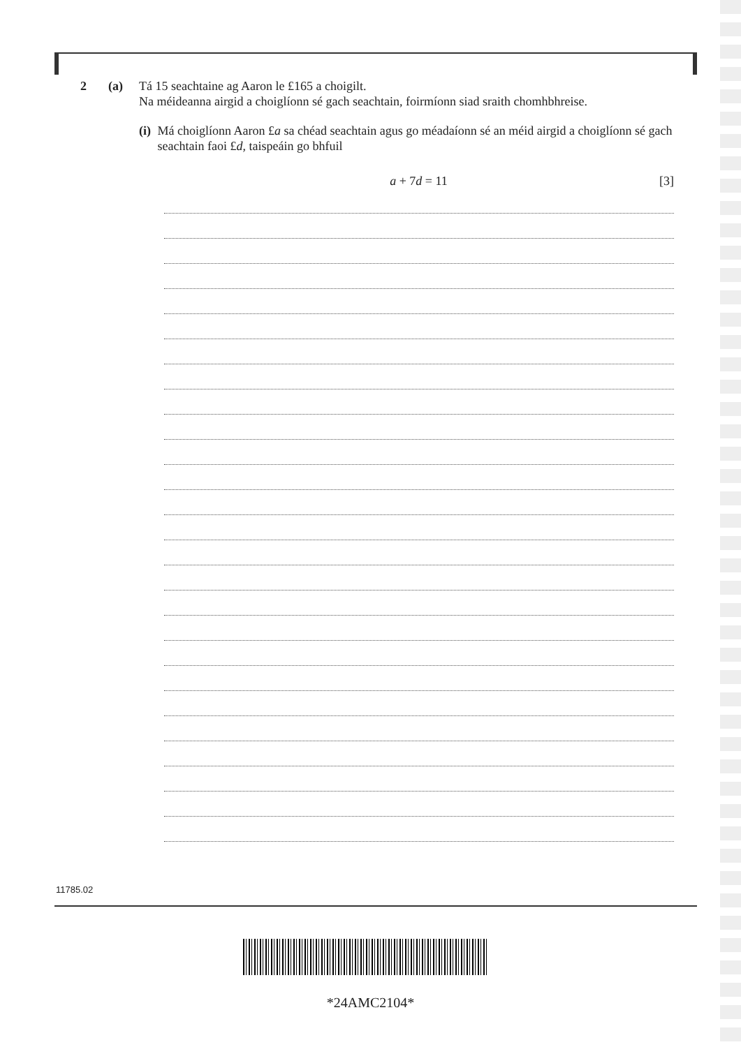2 (a) Tá 15 seachtaine ag Aaron le £165 a choigilt.
Na méideanna airgid a choiglíonn sé gach seachtain, foirmíonn siad sraith chomhbhreise.
(i) Má choiglíonn Aaron £a sa chéad seachtain agus go méadaíonn sé an méid airgid a choiglíonn sé gach seachtain faoi £d, taispeáin go bhfuil
a + 7d = 11 [3]
11785.02
*24AMC2104*